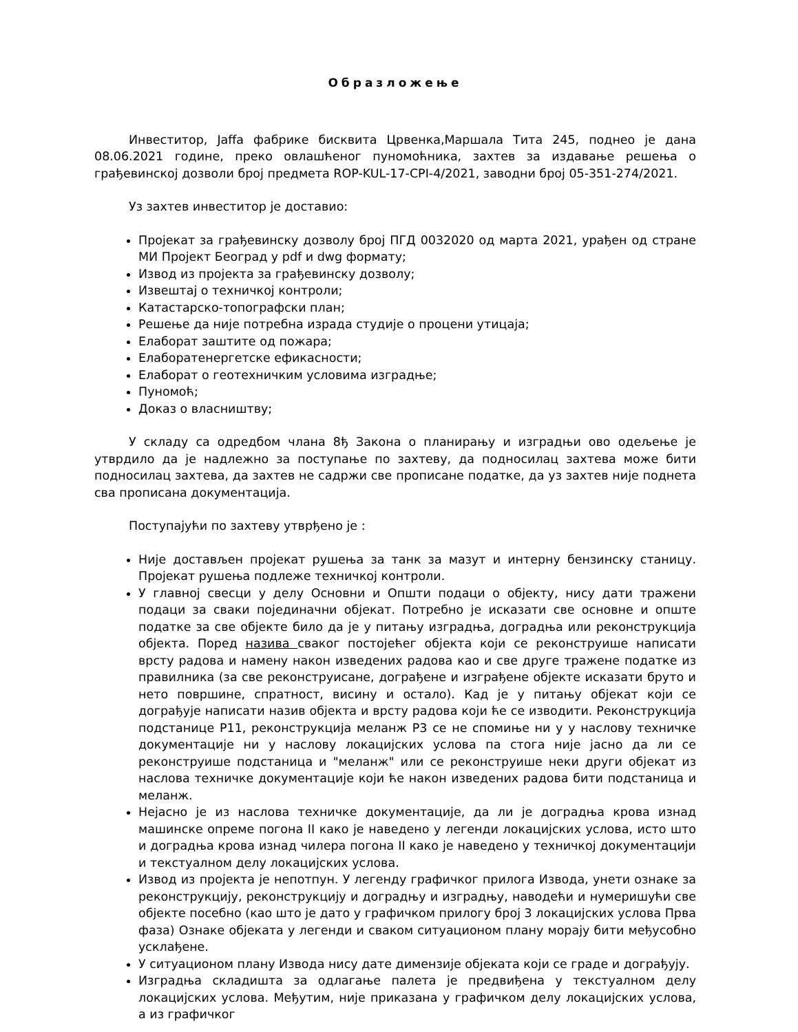Образложење
Инвеститор, Jaffa фабрике бисквита Црвенка,Маршала Тита 245, поднеo је дана 08.06.2021 године, преко овлашћеног пуномоћника, захтев за издавање решења о грађевинској дозволи број предмета ROP-KUL-17-CPI-4/2021, заводни број 05-351-274/2021.
Уз захтев инвеститор је доставио:
Пројекат за грађевинску дозволу број ПГД 0032020 од марта 2021, урађен од стране МИ Пројект Београд у pdf и dwg формату;
Извод из пројекта за грађевинску дозволу;
Извештај о техничкој контроли;
Катастарско-топографски план;
Решење да није потребна израда студије о процени утицаја;
Елаборат заштите од пожара;
Елаборатенергетске ефикасности;
Елаборат о геотехничким условима изградње;
Пуномоћ;
Доказ о власништву;
У складу са одредбом члана 8ђ Закона о планирању и изградњи ово одељење је утврдило да је надлежно за поступање по захтеву, да подносилац захтева може бити подносилац захтева, да захтев не садржи све прописане податке, да уз захтев није поднета сва прописана документација.
Поступајући по захтеву утврђено је :
Није достављен пројекат рушења за танк за мазут и интерну бензинску станицу. Пројекат рушења подлеже техничкој контроли.
У главној свесци у делу Основни и Општи подаци о објекту, нису дати тражени подаци за сваки појединачни објекат. Потребно је исказати све основне и опште податке за све објекте било да је у питању изградња, доградња или реконструкција објекта. Поред назива сваког постојећег објекта који се реконструише написати врсту радова и намену након изведених радова као и све друге тражене податке из правилника (за све реконструисане, дограђене и изграђене објекте исказати бруто и нето површине, спратност, висину и остало). Кад је у питању објекат који се дограђује написати назив објекта и врсту радова који ће се изводити. Реконструкција подстанице P11, реконструкција меланж P3 се не спомиње ни у у наслову техничке документације ни у наслову локацијских услова па стога није јасно да ли се реконструише подстаница и "меланж" или се реконструише неки други објекат из наслова техничке документације који ће након изведених радова бити подстаница и меланж.
Нејасно је из наслова техничке документације, да ли је доградња крова изнад машинске опреме погона II како је наведено у легенди локацијских услова, исто што и доградња крова изнад чилера погона II како је наведено у техничкој документацији и текстуалном делу локацијских услова.
Извод из пројекта је непотпун. У легенду графичког прилога Извода, унети ознаке за реконструкцију, реконструкцију и доградњу и изградњу, наводећи и нумеришући све објекте посебно (као што је дато у графичком прилогу број 3 локацијских услова Прва фаза) Ознаке објеката у легенди и сваком ситуационом плану морају бити међусобно усклађене.
У ситуационом плану Извода нису дате димензије објеката који се граде и дограђују.
Изградња складишта за одлагање палета је предвиђена у текстуалном делу локацијских услова. Међутим, није приказана у графичком делу локацијских услова, а из графичког